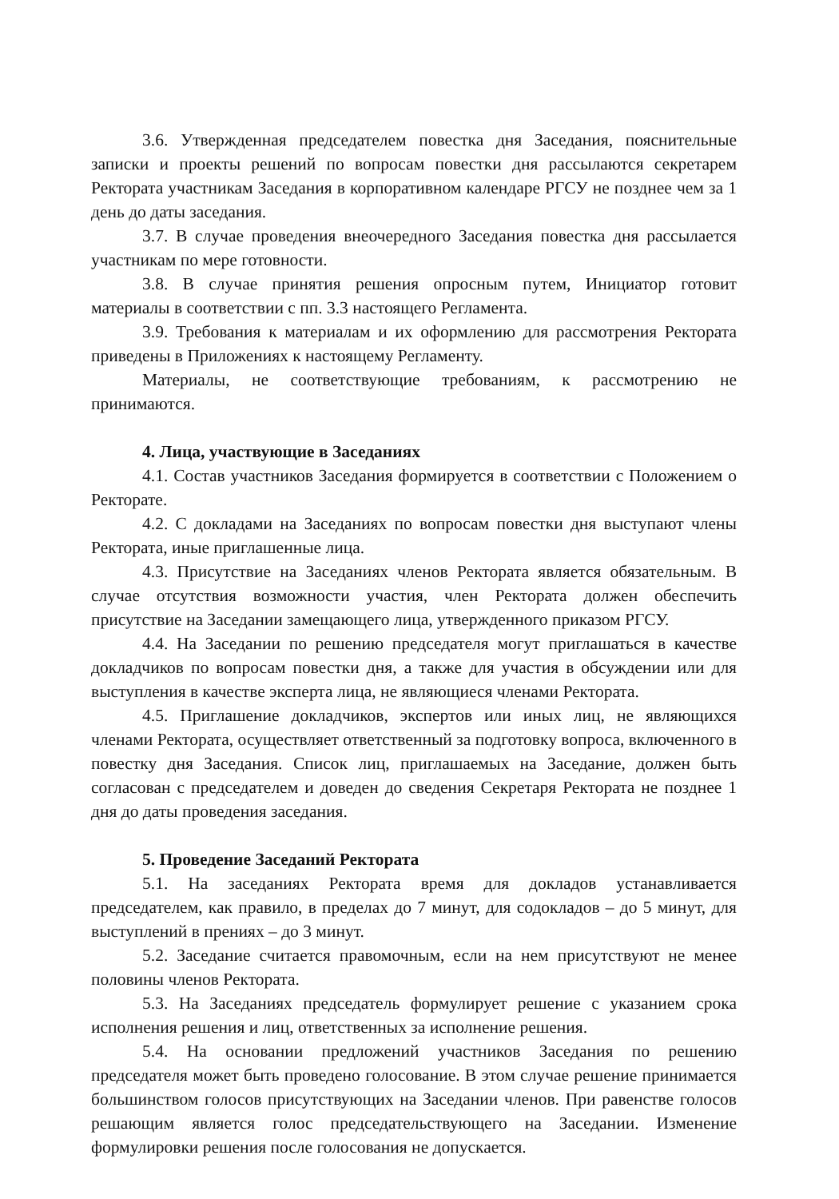3.6. Утвержденная председателем повестка дня Заседания, пояснительные записки и проекты решений по вопросам повестки дня рассылаются секретарем Ректората участникам Заседания в корпоративном календаре РГСУ не позднее чем за 1 день до даты заседания.
3.7. В случае проведения внеочередного Заседания повестка дня рассылается участникам по мере готовности.
3.8. В случае принятия решения опросным путем, Инициатор готовит материалы в соответствии с пп. 3.3 настоящего Регламента.
3.9. Требования к материалам и их оформлению для рассмотрения Ректората приведены в Приложениях к настоящему Регламенту.
Материалы, не соответствующие требованиям, к рассмотрению не принимаются.
4. Лица, участвующие в Заседаниях
4.1. Состав участников Заседания формируется в соответствии с Положением о Ректорате.
4.2. С докладами на Заседаниях по вопросам повестки дня выступают члены Ректората, иные приглашенные лица.
4.3. Присутствие на Заседаниях членов Ректората является обязательным. В случае отсутствия возможности участия, член Ректората должен обеспечить присутствие на Заседании замещающего лица, утвержденного приказом РГСУ.
4.4. На Заседании по решению председателя могут приглашаться в качестве докладчиков по вопросам повестки дня, а также для участия в обсуждении или для выступления в качестве эксперта лица, не являющиеся членами Ректората.
4.5. Приглашение докладчиков, экспертов или иных лиц, не являющихся членами Ректората, осуществляет ответственный за подготовку вопроса, включенного в повестку дня Заседания. Список лиц, приглашаемых на Заседание, должен быть согласован с председателем и доведен до сведения Секретаря Ректората не позднее 1 дня до даты проведения заседания.
5. Проведение Заседаний Ректората
5.1. На заседаниях Ректората время для докладов устанавливается председателем, как правило, в пределах до 7 минут, для содокладов – до 5 минут, для выступлений в прениях – до 3 минут.
5.2. Заседание считается правомочным, если на нем присутствуют не менее половины членов Ректората.
5.3. На Заседаниях председатель формулирует решение с указанием срока исполнения решения и лиц, ответственных за исполнение решения.
5.4. На основании предложений участников Заседания по решению председателя может быть проведено голосование. В этом случае решение принимается большинством голосов присутствующих на Заседании членов. При равенстве голосов решающим является голос председательствующего на Заседании. Изменение формулировки решения после голосования не допускается.